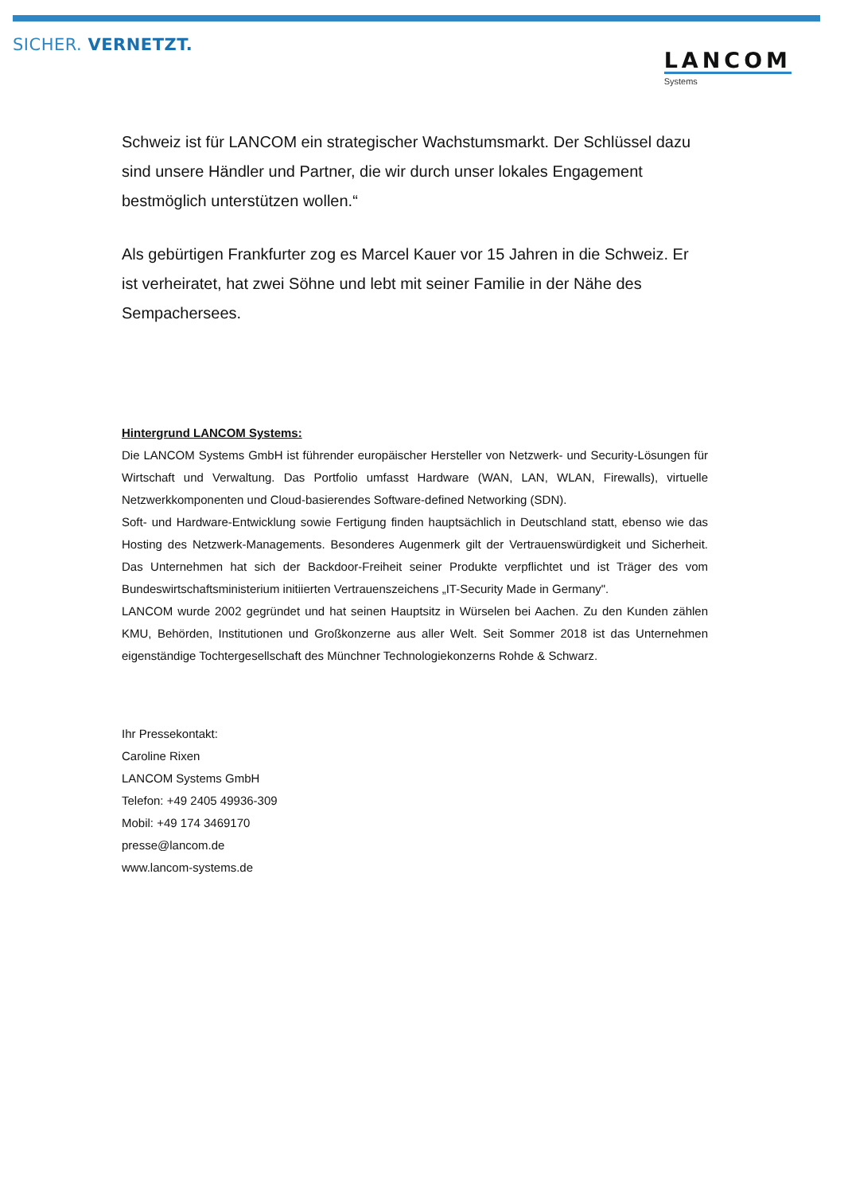SICHER. VERNETZT.
LANCOM
Systems
Schweiz ist für LANCOM ein strategischer Wachstumsmarkt. Der Schlüssel dazu sind unsere Händler und Partner, die wir durch unser lokales Engagement bestmöglich unterstützen wollen.“
Als gebürtigen Frankfurter zog es Marcel Kauer vor 15 Jahren in die Schweiz. Er ist verheiratet, hat zwei Söhne und lebt mit seiner Familie in der Nähe des Sempachersees.
Hintergrund LANCOM Systems:
Die LANCOM Systems GmbH ist führender europäischer Hersteller von Netzwerk- und Security-Lösungen für Wirtschaft und Verwaltung. Das Portfolio umfasst Hardware (WAN, LAN, WLAN, Firewalls), virtuelle Netzwerkkomponenten und Cloud-basierendes Software-defined Networking (SDN).
Soft- und Hardware-Entwicklung sowie Fertigung finden hauptsächlich in Deutschland statt, ebenso wie das Hosting des Netzwerk-Managements. Besonderes Augenmerk gilt der Vertrauenswürdigkeit und Sicherheit. Das Unternehmen hat sich der Backdoor-Freiheit seiner Produkte verpflichtet und ist Träger des vom Bundeswirtschaftsministerium initiierten Vertrauenszeichens „IT-Security Made in Germany".
LANCOM wurde 2002 gegründet und hat seinen Hauptsitz in Würselen bei Aachen. Zu den Kunden zählen KMU, Behörden, Institutionen und Großkonzerne aus aller Welt. Seit Sommer 2018 ist das Unternehmen eigenständige Tochtergesellschaft des Münchner Technologiekonzerns Rohde & Schwarz.
Ihr Pressekontakt:
Caroline Rixen
LANCOM Systems GmbH
Telefon: +49 2405 49936-309
Mobil: +49 174 3469170
presse@lancom.de
www.lancom-systems.de